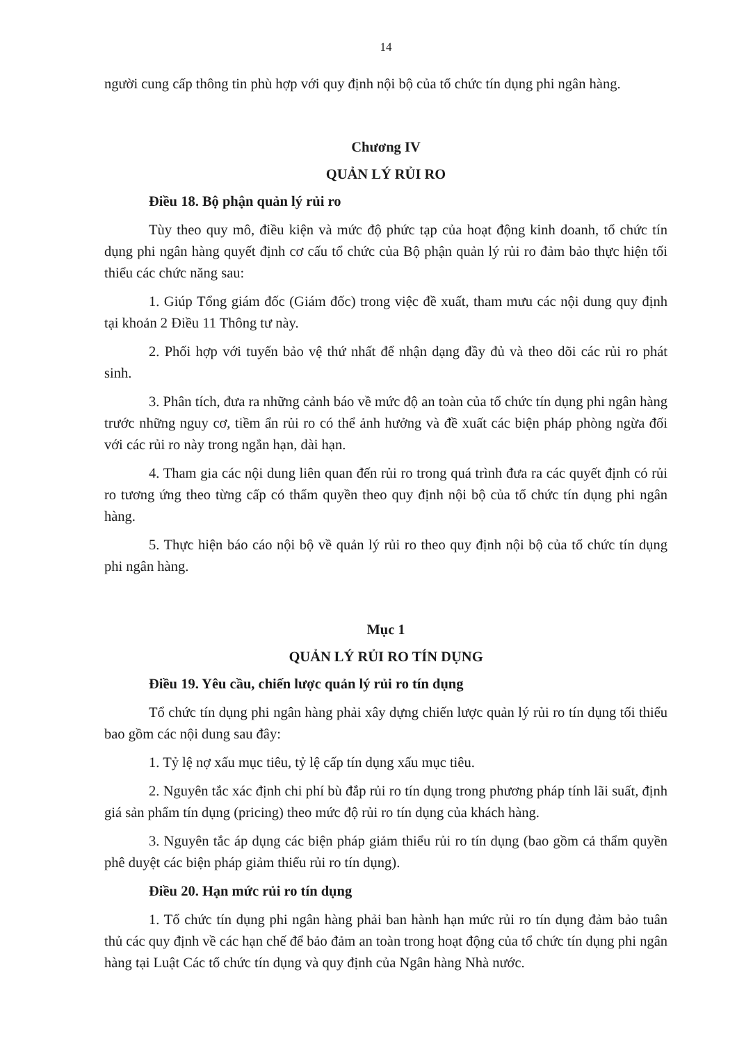14
người cung cấp thông tin phù hợp với quy định nội bộ của tổ chức tín dụng phi ngân hàng.
Chương IV
QUẢN LÝ RỦI RO
Điều 18. Bộ phận quản lý rủi ro
Tùy theo quy mô, điều kiện và mức độ phức tạp của hoạt động kinh doanh, tổ chức tín dụng phi ngân hàng quyết định cơ cấu tổ chức của Bộ phận quản lý rủi ro đảm bảo thực hiện tối thiểu các chức năng sau:
1. Giúp Tổng giám đốc (Giám đốc) trong việc đề xuất, tham mưu các nội dung quy định tại khoản 2 Điều 11 Thông tư này.
2. Phối hợp với tuyến bảo vệ thứ nhất để nhận dạng đầy đủ và theo dõi các rủi ro phát sinh.
3. Phân tích, đưa ra những cảnh báo về mức độ an toàn của tổ chức tín dụng phi ngân hàng trước những nguy cơ, tiềm ẩn rủi ro có thể ảnh hưởng và đề xuất các biện pháp phòng ngừa đối với các rủi ro này trong ngắn hạn, dài hạn.
4. Tham gia các nội dung liên quan đến rủi ro trong quá trình đưa ra các quyết định có rủi ro tương ứng theo từng cấp có thẩm quyền theo quy định nội bộ của tổ chức tín dụng phi ngân hàng.
5. Thực hiện báo cáo nội bộ về quản lý rủi ro theo quy định nội bộ của tổ chức tín dụng phi ngân hàng.
Mục 1
QUẢN LÝ RỦI RO TÍN DỤNG
Điều 19. Yêu cầu, chiến lược quản lý rủi ro tín dụng
Tổ chức tín dụng phi ngân hàng phải xây dựng chiến lược quản lý rủi ro tín dụng tối thiểu bao gồm các nội dung sau đây:
1. Tỷ lệ nợ xấu mục tiêu, tỷ lệ cấp tín dụng xấu mục tiêu.
2. Nguyên tắc xác định chi phí bù đắp rủi ro tín dụng trong phương pháp tính lãi suất, định giá sản phẩm tín dụng (pricing) theo mức độ rủi ro tín dụng của khách hàng.
3. Nguyên tắc áp dụng các biện pháp giảm thiểu rủi ro tín dụng (bao gồm cả thẩm quyền phê duyệt các biện pháp giảm thiểu rủi ro tín dụng).
Điều 20. Hạn mức rủi ro tín dụng
1. Tổ chức tín dụng phi ngân hàng phải ban hành hạn mức rủi ro tín dụng đảm bảo tuân thủ các quy định về các hạn chế để bảo đảm an toàn trong hoạt động của tổ chức tín dụng phi ngân hàng tại Luật Các tổ chức tín dụng và quy định của Ngân hàng Nhà nước.